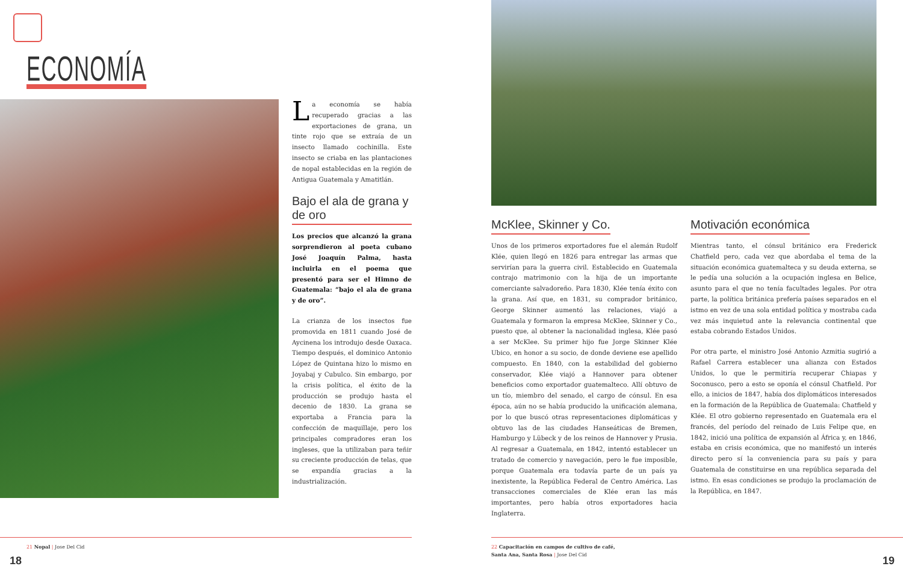ECONOMÍA
La economía se había recuperado gracias a las exportaciones de grana, un tinte rojo que se extraía de un insecto llamado cochinilla. Este insecto se criaba en las plantaciones de nopal establecidas en la región de Antigua Guatemala y Amatitlán.
Bajo el ala de grana y de oro
Los precios que alcanzó la grana sorprendieron al poeta cubano José Joaquín Palma, hasta incluirla en el poema que presentó para ser el Himno de Guatemala: “bajo el ala de grana y de oro”.
La crianza de los insectos fue promovida en 1811 cuando José de Aycinena los introdujo desde Oaxaca. Tiempo después, el dominico Antonio López de Quintana hizo lo mismo en Joyabaj y Cubulco. Sin embargo, por la crisis política, el éxito de la producción se produjo hasta el decenio de 1830. La grana se exportaba a Francia para la confección de maquillaje, pero los principales compradores eran los ingleses, que la utilizaban para teñir su creciente producción de telas, que se expandía gracias a la industrialización.
McKlee, Skinner y Co.
Unos de los primeros exportadores fue el alemán Rudolf Klée, quien llegó en 1826 para entregar las armas que servirían para la guerra civil. Establecido en Guatemala contrajo matrimonio con la hija de un importante comerciante salvadoreño. Para 1830, Klée tenía éxito con la grana. Así que, en 1831, su comprador británico, George Skinner aumentó las relaciones, viajó a Guatemala y formaron la empresa McKlee, Skinner y Co., puesto que, al obtener la nacionalidad inglesa, Klée pasó a ser McKlee. Su primer hijo fue Jorge Skinner Klée Ubico, en honor a su socio, de donde deviene ese apellido compuesto. En 1840, con la estabilidad del gobierno conservador, Klée viajó a Hannover para obtener beneficios como exportador guatemalteco. Allí obtuvo de un tío, miembro del senado, el cargo de cónsul. En esa época, aún no se había producido la unificación alemana, por lo que buscó otras representaciones diplomáticas y obtuvo las de las ciudades Hanseáticas de Bremen, Hamburgo y Lübeck y de los reinos de Hannover y Prusia. Al regresar a Guatemala, en 1842, intentó establecer un tratado de comercio y navegación, pero le fue imposible, porque Guatemala era todavía parte de un país ya inexistente, la República Federal de Centro América. Las transacciones comerciales de Klée eran las más importantes, pero había otros exportadores hacia Inglaterra.
Motivación económica
Mientras tanto, el cónsul británico era Frederick Chatfield pero, cada vez que abordaba el tema de la situación económica guatemalteca y su deuda externa, se le pedía una solución a la ocupación inglesa en Belice, asunto para el que no tenía facultades legales. Por otra parte, la política británica prefería países separados en el istmo en vez de una sola entidad política y mostraba cada vez más inquietud ante la relevancia continental que estaba cobrando Estados Unidos.
Por otra parte, el ministro José Antonio Azmitia sugirió a Rafael Carrera establecer una alianza con Estados Unidos, lo que le permitiría recuperar Chiapas y Soconusco, pero a esto se oponía el cónsul Chatfield. Por ello, a inicios de 1847, había dos diplomáticos interesados en la formación de la República de Guatemala: Chatfield y Klée. El otro gobierno representado en Guatemala era el francés, del período del reinado de Luis Felipe que, en 1842, inició una política de expansión al África y, en 1846, estaba en crisis económica, que no manifestó un interés directo pero sí la conveniencia para su país y para Guatemala de constituirse en una república separada del istmo. En esas condiciones se produjo la proclamación de la República, en 1847.
21 Nopal | Jose Del Cid
22 Capacitación en campos de cultivo de café,
Santa Ana, Santa Rosa | Jose Del Cid
18 19